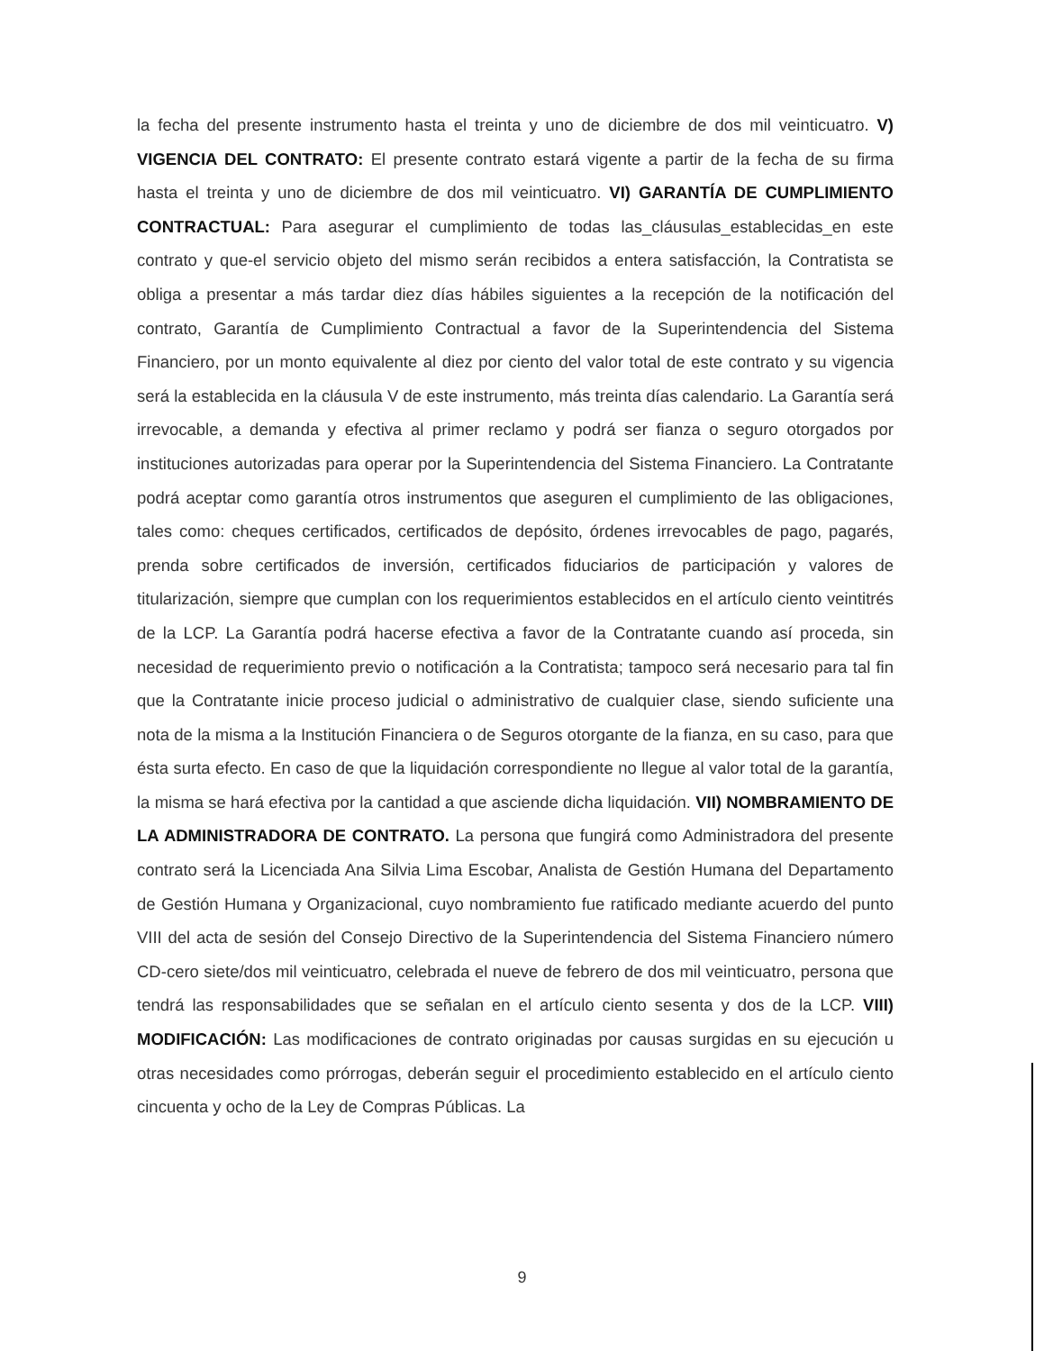la fecha del presente instrumento hasta el treinta y uno de diciembre de dos mil veinticuatro. V) VIGENCIA DEL CONTRATO: El presente contrato estará vigente a partir de la fecha de su firma hasta el treinta y uno de diciembre de dos mil veinticuatro. VI) GARANTÍA DE CUMPLIMIENTO CONTRACTUAL: Para asegurar el cumplimiento de todas las_cláusulas_establecidas_en este contrato y que-el servicio objeto del mismo serán recibidos a entera satisfacción, la Contratista se obliga a presentar a más tardar diez días hábiles siguientes a la recepción de la notificación del contrato, Garantía de Cumplimiento Contractual a favor de la Superintendencia del Sistema Financiero, por un monto equivalente al diez por ciento del valor total de este contrato y su vigencia será la establecida en la cláusula V de este instrumento, más treinta días calendario. La Garantía será irrevocable, a demanda y efectiva al primer reclamo y podrá ser fianza o seguro otorgados por instituciones autorizadas para operar por la Superintendencia del Sistema Financiero. La Contratante podrá aceptar como garantía otros instrumentos que aseguren el cumplimiento de las obligaciones, tales como: cheques certificados, certificados de depósito, órdenes irrevocables de pago, pagarés, prenda sobre certificados de inversión, certificados fiduciarios de participación y valores de titularización, siempre que cumplan con los requerimientos establecidos en el artículo ciento veintitrés de la LCP. La Garantía podrá hacerse efectiva a favor de la Contratante cuando así proceda, sin necesidad de requerimiento previo o notificación a la Contratista; tampoco será necesario para tal fin que la Contratante inicie proceso judicial o administrativo de cualquier clase, siendo suficiente una nota de la misma a la Institución Financiera o de Seguros otorgante de la fianza, en su caso, para que ésta surta efecto. En caso de que la liquidación correspondiente no llegue al valor total de la garantía, la misma se hará efectiva por la cantidad a que asciende dicha liquidación. VII) NOMBRAMIENTO DE LA ADMINISTRADORA DE CONTRATO. La persona que fungirá como Administradora del presente contrato será la Licenciada Ana Silvia Lima Escobar, Analista de Gestión Humana del Departamento de Gestión Humana y Organizacional, cuyo nombramiento fue ratificado mediante acuerdo del punto VIII del acta de sesión del Consejo Directivo de la Superintendencia del Sistema Financiero número CD-cero siete/dos mil veinticuatro, celebrada el nueve de febrero de dos mil veinticuatro, persona que tendrá las responsabilidades que se señalan en el artículo ciento sesenta y dos de la LCP. VIII) MODIFICACIÓN: Las modificaciones de contrato originadas por causas surgidas en su ejecución u otras necesidades como prórrogas, deberán seguir el procedimiento establecido en el artículo ciento cincuenta y ocho de la Ley de Compras Públicas. La
9